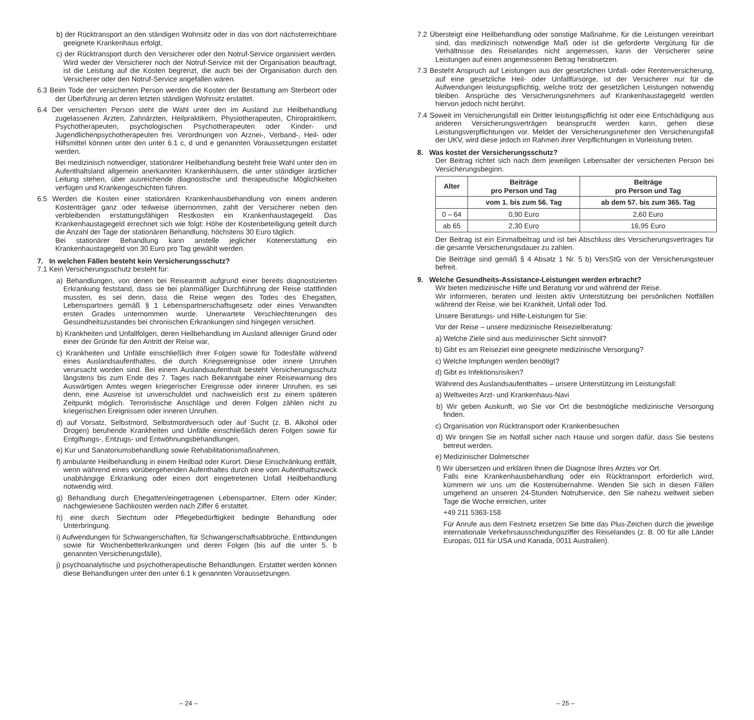b) der Rücktransport an den ständigen Wohnsitz oder in das von dort nächsterreichbare geeignete Krankenhaus erfolgt,
c) der Rücktransport durch den Versicherer oder den Notruf-Service organisiert werden. Wird weder der Versicherer noch der Notruf-Service mit der Organisation beauftragt, ist die Leistung auf die Kosten begrenzt, die auch bei der Organisation durch den Versicherer oder den Notruf-Service angefallen wären.
6.3 Beim Tode der versicherten Person werden die Kosten der Bestattung am Sterbeort oder der Überführung an deren letzten ständigen Wohnsitz erstattet.
6.4 Der versicherten Person steht die Wahl unter den im Ausland zur Heilbehandlung zugelassenen Ärzten, Zahnärzten, Heilpraktikern, Physiotherapeuten, Chiropraktikern, Psychotherapeuten, psychologischen Psychotherapeuten oder Kinder- und Jugendlichenpsychotherapeuten frei. Verordnungen von Arznei-, Verband-, Heil- oder Hilfsmittel können unter den unter 6.1 c, d und e genannten Voraussetzungen erstattet werden.
Bei medizinisch notwendiger, stationärer Heilbehandlung besteht freie Wahl unter den im Aufenthaltsland allgemein anerkannten Krankenhäusern, die unter ständiger ärztlicher Leitung stehen, über ausreichende diagnostische und therapeutische Möglichkeiten verfügen und Krankengeschichten führen.
6.5 Werden die Kosten einer stationären Krankenhausbehandlung von einem anderen Kostenträger ganz oder teilweise übernommen, zahlt der Versicherer neben den verbleibenden erstattungsfähigen Restkosten ein Krankenhaustagegeld. Das Krankenhaustagegeld errechnet sich wie folgt: Höhe der Kostenbeteiligung geteilt durch die Anzahl der Tage der stationären Behandlung, höchstens 30 Euro täglich.
Bei stationärer Behandlung kann anstelle jeglicher Kotenerstattung ein Krankenhaustagegeld von 30 Euro pro Tag gewählt werden.
7. In welchen Fällen besteht kein Versicherungsschutz?
7.1 Kein Versicherungsschutz besteht für:
a) Behandlungen, von denen bei Reiseantritt aufgrund einer bereits diagnostizierten Erkrankung feststand, dass sie bei planmäßiger Durchführung der Reise stattfinden mussten, es sei denn, dass die Reise wegen des Todes des Ehegatten, Lebenspartners gemäß § 1 Lebenspartnerschaftsgesetz oder eines Verwandten ersten Grades unternommen wurde. Unerwartete Verschlechterungen des Gesundheitszustandes bei chronischen Erkrankungen sind hingegen versichert.
b) Krankheiten und Unfallfolgen, deren Heilbehandlung im Ausland alleiniger Grund oder einer der Gründe für den Antritt der Reise war,
c) Krankheiten und Unfälle einschließlich ihrer Folgen sowie für Todesfälle während eines Auslandsaufenthaltes, die durch Kriegsereignisse oder innere Unruhen verursacht worden sind. Bei einem Auslandsaufenthalt besteht Versicherungsschutz längstens bis zum Ende des 7. Tages nach Bekanntgabe einer Reisewarnung des Auswärtigen Amtes wegen kriegerischer Ereignisse oder innerer Unruhen, es sei denn, eine Ausreise ist unverschuldet und nachweislich erst zu einem späteren Zeitpunkt möglich. Terroristische Anschläge und deren Folgen zählen nicht zu kriegerischen Ereignissen oder inneren Unruhen.
d) auf Vorsatz, Selbstmord, Selbstmordversuch oder auf Sucht (z. B. Alkohol oder Drogen) beruhende Krankheiten und Unfälle einschließlich deren Folgen sowie für Entgiftungs-, Entzugs- und Entwöhnungsbehandlungen,
e) Kur und Sanatoriumsbehandlung sowie Rehabilitationsmaßnahmen,
f) ambulante Heilbehandlung in einem Heilbad oder Kurort. Diese Einschränkung entfällt, wenn während eines vorübergehenden Aufenthaltes durch eine vom Aufenthaltszweck unabhängige Erkrankung oder einen dort eingetretenen Unfall Heilbehandlung notwendig wird.
g) Behandlung durch Ehegatten/eingetragenen Lebenspartner, Eltern oder Kinder; nachgewiesene Sachkosten werden nach Ziffer 6 erstattet.
h) eine durch Siechtum oder Pflegebedürftigkeit bedingte Behandlung oder Unterbringung.
i) Aufwendungen für Schwangerschaften, für Schwangerschaftsabbrüche, Entbindungen sowie für Wochenbetterkrankungen und deren Folgen (bis auf die unter 5. b genannten Versicherungsfälle),
j) psychoanalytische und psychotherapeutische Behandlungen. Erstattet werden können diese Behandlungen unter den unter 6.1 k genannten Voraussetzungen.
– 24 –
7.2 Übersteigt eine Heilbehandlung oder sonstige Maßnahme, für die Leistungen vereinbart sind, das medizinisch notwendige Maß oder ist die geforderte Vergütung für die Verhältnisse des Reiselandes nicht angemessen, kann der Versicherer seine Leistungen auf einen angemessenen Betrag herabsetzen.
7.3 Besteht Anspruch auf Leistungen aus der gesetzlichen Unfall- oder Rentenversicherung, auf eine gesetzliche Heil- oder Unfallfürsorge, ist der Versicherer nur für die Aufwendungen leistungspflichtig, welche trotz der gesetzlichen Leistungen notwendig bleiben. Ansprüche des Versicherungsnehmers auf Krankenhaustagegeld werden hiervon jedoch nicht berührt.
7.4 Soweit im Versicherungsfall ein Dritter leistungspflichtig ist oder eine Entschädigung aus anderen Versicherungsverträgen beansprucht werden kann, gehen diese Leistungsverpflichtungen vor. Meldet der Versicherungsnehmer den Versicherungsfall der UKV, wird diese jedoch im Rahmen ihrer Verpflichtungen in Vorleistung treten.
8. Was kostet der Versicherungsschutz?
Der Beitrag richtet sich nach dem jeweiligen Lebensalter der versicherten Person bei Versicherungsbeginn.
| Alter | Beiträge pro Person und Tag | Beiträge pro Person und Tag |
| --- | --- | --- |
| | vom 1. bis zum 56. Tag | ab dem 57. bis zum 365. Tag |
| 0 – 64 | 0,90 Euro | 2,60 Euro |
| ab 65 | 2,30 Euro | 16,95 Euro |
Der Beitrag ist ein Einmalbeitrag und ist bei Abschluss des Versicherungsvertrages für die gesamte Versicherungsdauer zu zahlen.
Die Beiträge sind gemäß § 4 Absatz 1 Nr. 5 b) VersStG von der Versicherungsteuer befreit.
9. Welche Gesundheits-Assistance-Leistungen werden erbracht?
Wir bieten medizinische Hilfe und Beratung vor und während der Reise.
Wir informieren, beraten und leisten aktiv Unterstützung bei persönlichen Notfällen während der Reise, wie bei Krankheit, Unfall oder Tod.
Unsere Beratungs- und Hilfe-Leistungen für Sie:
Vor der Reise – unsere medizinische Reisezielberatung:
a) Welche Ziele sind aus medizinischer Sicht sinnvoll?
b) Gibt es am Reiseziel eine geeignete medizinische Versorgung?
c) Welche Impfungen werden benötigt?
d) Gibt es Infektionsrisiken?
Während des Auslandsaufenthaltes – unsere Unterstützung im Leistungsfall:
a) Weltweites Arzt- und Krankenhaus-Navi
b) Wir geben Auskunft, wo Sie vor Ort die bestmögliche medizinische Versorgung finden.
c) Organisation von Rücktransport oder Krankenbesuchen
d) Wir bringen Sie im Notfall sicher nach Hause und sorgen dafür, dass Sie bestens betreut werden.
e) Medizinischer Dolmetscher
f) Wir übersetzen und erklären Ihnen die Diagnose Ihres Arztes vor Ort.
Falls eine Krankenhausbehandlung oder ein Rücktransport erforderlich wird, kümmern wir uns um die Kostenübernahme. Wenden Sie sich in diesen Fällen umgehend an unseren 24-Stunden Notrufservice, den Sie nahezu weltweit sieben Tage die Woche erreichen, unter
+49 211 5363-158
Für Anrufe aus dem Festnetz ersetzen Sie bitte das Plus-Zeichen durch die jeweilige internationale Verkehrsausscheidungsziffer des Reiselandes (z. B. 00 für alle Länder Europas, 011 für USA und Kanada, 0011 Australien).
– 25 –